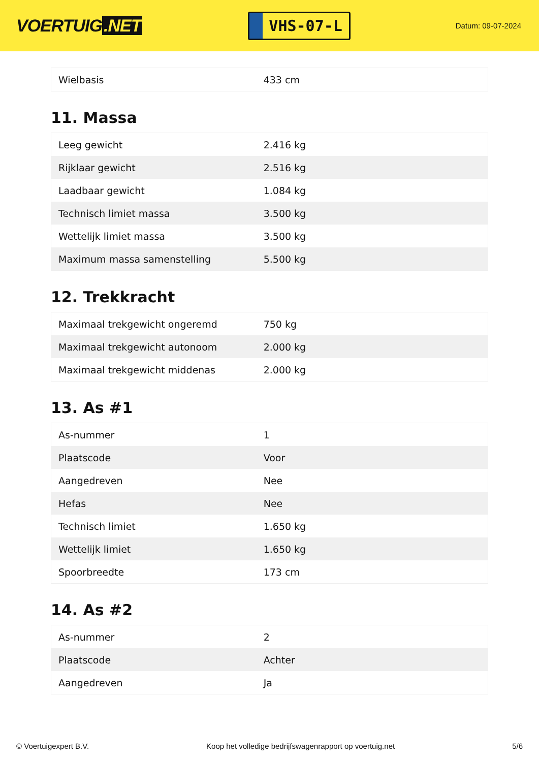VOERTUIG.NET
VHS-07-L
Datum: 09-07-2024
| Wielbasis | 433 cm |
11. Massa
| Leeg gewicht | 2.416 kg |
| Rijklaar gewicht | 2.516 kg |
| Laadbaar gewicht | 1.084 kg |
| Technisch limiet massa | 3.500 kg |
| Wettelijk limiet massa | 3.500 kg |
| Maximum massa samenstelling | 5.500 kg |
12. Trekkracht
| Maximaal trekgewicht ongeremd | 750 kg |
| Maximaal trekgewicht autonoom | 2.000 kg |
| Maximaal trekgewicht middenas | 2.000 kg |
13. As #1
| As-nummer | 1 |
| Plaatscode | Voor |
| Aangedreven | Nee |
| Hefas | Nee |
| Technisch limiet | 1.650 kg |
| Wettelijk limiet | 1.650 kg |
| Spoorbreedte | 173 cm |
14. As #2
| As-nummer | 2 |
| Plaatscode | Achter |
| Aangedreven | Ja |
© Voertuigexpert B.V. Koop het volledige bedrijfswagenrapport op voertuig.net 5/6